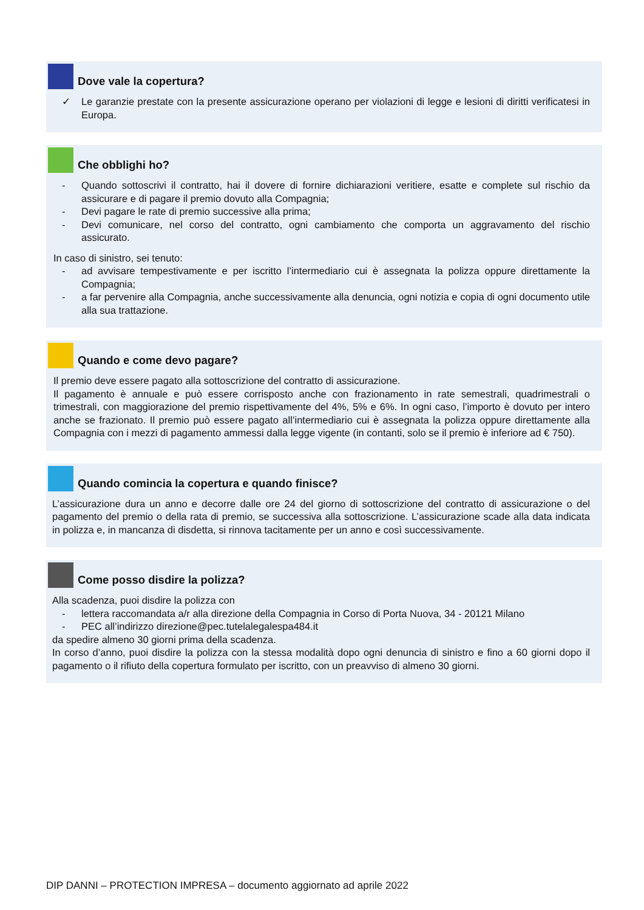Dove vale la copertura?
✓ Le garanzie prestate con la presente assicurazione operano per violazioni di legge e lesioni di diritti verificatesi in Europa.
Che obblighi ho?
- Quando sottoscrivi il contratto, hai il dovere di fornire dichiarazioni veritiere, esatte e complete sul rischio da assicurare e di pagare il premio dovuto alla Compagnia;
- Devi pagare le rate di premio successive alla prima;
- Devi comunicare, nel corso del contratto, ogni cambiamento che comporta un aggravamento del rischio assicurato.
In caso di sinistro, sei tenuto:
- ad avvisare tempestivamente e per iscritto l’intermediario cui è assegnata la polizza oppure direttamente la Compagnia;
- a far pervenire alla Compagnia, anche successivamente alla denuncia, ogni notizia e copia di ogni documento utile alla sua trattazione.
Quando e come devo pagare?
Il premio deve essere pagato alla sottoscrizione del contratto di assicurazione.
Il pagamento è annuale e può essere corrisposto anche con frazionamento in rate semestrali, quadrimestrali o trimestrali, con maggiorazione del premio rispettivamente del 4%, 5% e 6%. In ogni caso, l’importo è dovuto per intero anche se frazionato. Il premio può essere pagato all’intermediario cui è assegnata la polizza oppure direttamente alla Compagnia con i mezzi di pagamento ammessi dalla legge vigente (in contanti, solo se il premio è inferiore ad € 750).
Quando comincia la copertura e quando finisce?
L’assicurazione dura un anno e decorre dalle ore 24 del giorno di sottoscrizione del contratto di assicurazione o del pagamento del premio o della rata di premio, se successiva alla sottoscrizione. L’assicurazione scade alla data indicata in polizza e, in mancanza di disdetta, si rinnova tacitamente per un anno e così successivamente.
Come posso disdire la polizza?
Alla scadenza, puoi disdire la polizza con
- lettera raccomandata a/r alla direzione della Compagnia in Corso di Porta Nuova, 34 - 20121 Milano
- PEC all’indirizzo direzione@pec.tutelalegalespa484.it
da spedire almeno 30 giorni prima della scadenza.
In corso d’anno, puoi disdire la polizza con la stessa modalità dopo ogni denuncia di sinistro e fino a 60 giorni dopo il pagamento o il rifiuto della copertura formulato per iscritto, con un preavviso di almeno 30 giorni.
DIP DANNI – PROTECTION IMPRESA – documento aggiornato ad aprile 2022